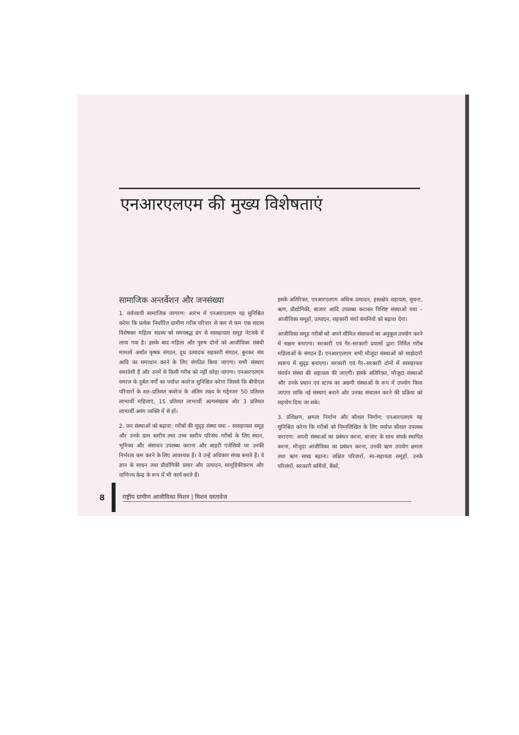एनआरएलएम की मुख्य विशेषताएं
सामाजिक अन्तर्वेशन और जनसंख्या
1. सर्वव्यापी सामाजिक जागरण: आरंभ में एनआरएलएम यह सुनिश्चित करेगा कि प्रत्येक निर्धारित ग्रामीण गरीब परिवार से कम से कम एक सदस्य विशेषकर महिला सदस्य को समयबद्ध ढंग से स्वसहायता समूह नेटवर्क में लाया गया है। इसके बाद महिला और पुरुष दोनों को आजीविका संबंधी मामलों अर्थात कृषक संगठन, दूध उत्पादक सहकारी संगठन, बुनकर संघ आदि का समाधान करने के लिए संगठित किया जाएगा। सभी संस्थाए समावेशी हैं और उनमें से किसी गरीब को नहीं छोड़ा जाएगा। एनआरएलएम समाज के दुर्बल वर्गों का पर्याप्त कवरेज सुनिश्चित करेगा जिससे कि बीपीएल परिवारों के शत–प्रतिशत कवरेज के अंतिम लक्ष्य के मद्देनजर 50 प्रतिशत लाभार्थी महिलाएं, 15 प्रतिशत लाभार्थी अल्पसंख्यक और 3 प्रतिशत लाभार्थी अपंग व्यक्ति में से हों।
2. जन संस्थाओं को बढ़ावा: गरीबों की सुदृढ़ संस्था यथा – स्वसहायता समूह और उनके ग्राम स्तरीय तथा उच्च स्तरीय परिसंघ गरीबों के लिए स्थान, भूमिका और संसाधन उपलब्ध कराना और बाहरी एजेंसियों पर उनकी निर्भरता कम करने के लिए आवश्यक है। वे उन्हें अधिकार संपन्न बनाते हैं। वे ज्ञान के साधन तथा प्रौद्योगिकी प्रसार और उत्पादन, सामूहिकीकरण और वाणिज्य केन्द्र के रूप में भी कार्य करते हैं।
इसके अतिरिक्त, एनआरएलएम अधिक उत्पादन, हस्तक्षेप सहायता, सूचना, ऋण, प्रौद्योगिकी, बाजार आदि उपलब्ध कराकर विशिष्ट संस्थाओं यथा – आजीविका समूहों, उत्पादन, सहकारी संघों कंपनियों को बढ़ावा देगा।
आजीविका समूह गरीबों को अपने सीमित संसाधनों का अनुकूल उपयोग करने में सक्षम बनाएगा। सरकारी एवं गैर–सरकारी प्रयासों द्वारा निर्मित गरीब महिलाओं के संगठन हैं। एनआरएलएम सभी मौजूदा संस्थाओं को साझेदारी स्वरूप में सुदृढ़ बनाएगा। सरकारी एवं गैर–सरकारी दोनों में स्वसहायता संवर्धन संस्था की सहायता की जाएगी। इसके अतिरिक्त, मौजूदा संस्थाओं और उनके प्रधान एवं स्टाफ का अग्रणी संस्थाओं के रूप में उपयोग किया जाएगा ताकि नई संस्थाएं बनाने और उनका संचालन करने की प्रक्रिया को सहयोग दिया जा सके।
3. प्रशिक्षण, क्षमता निर्माण और कौशल निर्माण: एनआरएलएम यह सुनिश्चित करेगा कि गरीबों को निम्नलिखित के लिए पर्याप्त कौशल उपलब्ध कराएगा: अपनी संस्थाओं का प्रबंधन करना, बाजार के साथ संपर्क स्थापित करना, मौजूदा आजीविका का प्रबंधन करना, उनकी ऋण उपयोग क्षमता तथा ऋण साख बढ़ाना। लक्षित परिवारों, स्व–सहायता समूहों, उनके परिसंघों, सरकारी कर्मियों, बैंकों,
8
राष्ट्रीय ग्रामीण आजीविका मिशन | मिशन दस्तावेज